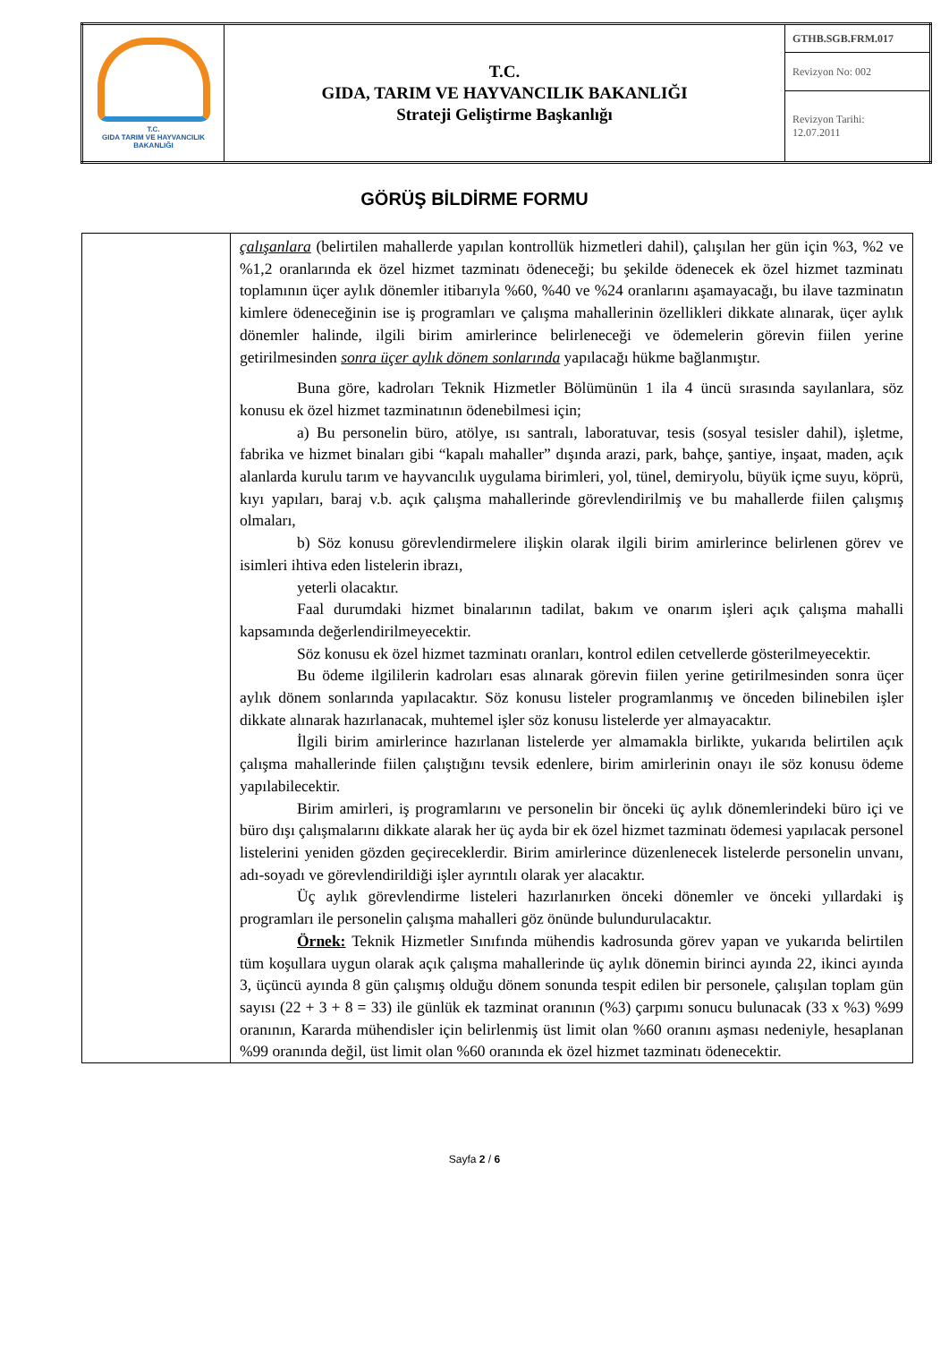| T.C. GIDA TARIM VE HAYVANCILIK BAKANLIĞI | T.C. GIDA, TARIM VE HAYVANCILIK BAKANLIĞI Strateji Geliştirme Başkanlığı | GTHB.SGB.FRM.017 |
| | | Revizyon No: 002 |
| | | Revizyon Tarihi: 12.07.2011 |
GÖRÜŞ BİLDİRME FORMU
| | çalışanlara (belirtilen mahallerde yapılan kontrollük hizmetleri dahil), çalışılan her gün için %3, %2 ve %1,2 oranlarında ek özel hizmet tazminatı ödeneceği; bu şekilde ödenecek ek özel hizmet tazminatı toplamının üçer aylık dönemler itibarıyla %60, %40 ve %24 oranlarını aşamayacağı, bu ilave tazminatın kimlere ödeneceğinin ise iş programları ve çalışma mahallerinin özellikleri dikkate alınarak, üçer aylık dönemler halinde, ilgili birim amirlerince belirleneceği ve ödemelerin görevin fiilen yerine getirilmesinden sonra üçer aylık dönem sonlarında yapılacağı hükme bağlanmıştır. Buna göre, kadroları Teknik Hizmetler Bölümünün 1 ila 4 üncü sırasında sayılanlara, söz konusu ek özel hizmet tazminatının ödenebilmesi için; a) Bu personelin büro, atölye, ısı santralı, laboratuvar, tesis (sosyal tesisler dahil), işletme, fabrika ve hizmet binaları gibi “kapalı mahaller” dışında arazi, park, bahçe, şantiye, inşaat, maden, açık alanlarda kurulu tarım ve hayvancılık uygulama birimleri, yol, tünel, demiryolu, büyük içme suyu, köprü, kıyı yapıları, baraj v.b. açık çalışma mahallerinde görevlendirilmiş ve bu mahallerde fiilen çalışmış olmaları, b) Söz konusu görevlendirmelere ilişkin olarak ilgili birim amirlerince belirlenen görev ve isimleri ihtiva eden listelerin ibrazı, yeterli olacaktır. Faal durumdaki hizmet binalarının tadilat, bakım ve onarım işleri açık çalışma mahalli kapsamında değerlendirilmeyecektir. Söz konusu ek özel hizmet tazminatı oranları, kontrol edilen cetvellerde gösterilmeyecektir. Bu ödeme ilgililerin kadroları esas alınarak görevin fiilen yerine getirilmesinden sonra üçer aylık dönem sonlarında yapılacaktır. Söz konusu listeler programlanmış ve önceden bilinebilen işler dikkate alınarak hazırlanacak, muhtemel işler söz konusu listelerde yer almayacaktır. İlgili birim amirlerince hazırlanan listelerde yer almamakla birlikte, yukarıda belirtilen açık çalışma mahallerinde fiilen çalıştığını tevsik edenlere, birim amirlerinin onayı ile söz konusu ödeme yapılabilecektir. Birim amirleri, iş programlarını ve personelin bir önceki üç aylık dönemlerindeki büro içi ve büro dışı çalışmalarını dikkate alarak her üç ayda bir ek özel hizmet tazminatı ödemesi yapılacak personel listelerini yeniden gözden geçireceklerdir. Birim amirlerince düzenlenecek listelerde personelin unvanı, adı-soyadı ve görevlendirildiği işler ayrıntılı olarak yer alacaktır. Üç aylık görevlendirme listeleri hazırlanırken önceki dönemler ve önceki yıllardaki iş programları ile personelin çalışma mahalleri göz önünde bulundurulacaktır. Örnek: Teknik Hizmetler Sınıfında mühendis kadrosunda görev yapan ve yukarıda belirtilen tüm koşullara uygun olarak açık çalışma mahallerinde üç aylık dönemin birinci ayında 22, ikinci ayında 3, üçüncü ayında 8 gün çalışmış olduğu dönem sonunda tespit edilen bir personele, çalışılan toplam gün sayısı (22 + 3 + 8 = 33) ile günlük ek tazminat oranının (%3) çarpımı sonucu bulunacak (33 x %3) %99 oranının, Kararda mühendisler için belirlenmiş üst limit olan %60 oranını aşması nedeniyle, hesaplanan %99 oranında değil, üst limit olan %60 oranında ek özel hizmet tazminatı ödenecektir. |
Sayfa 2 / 6